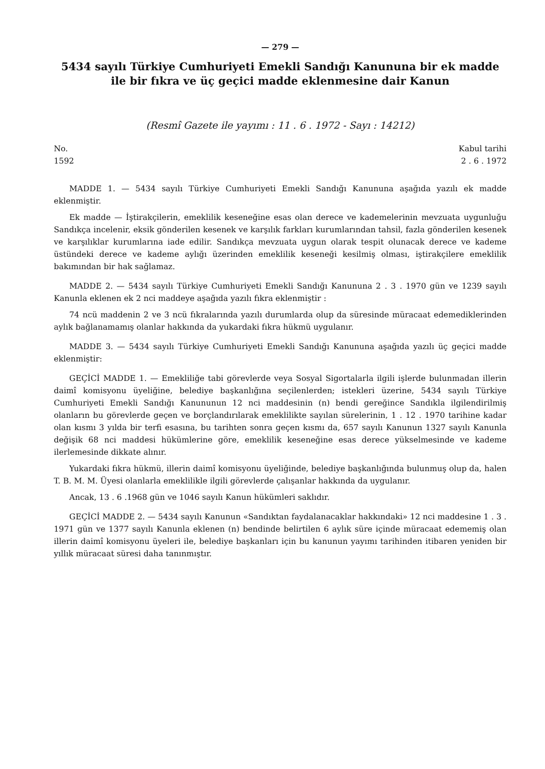— 279 —
5434 sayılı Türkiye Cumhuriyeti Emekli Sandığı Kanununa bir ek madde ile bir fıkra ve üç geçici madde eklenmesine dair Kanun
(Resmî Gazete ile yayımı : 11 . 6 . 1972 - Sayı : 14212)
No.
1592
Kabul tarihi
2 . 6 . 1972
MADDE 1. — 5434 sayılı Türkiye Cumhuriyeti Emekli Sandığı Kanununa aşağıda yazılı ek madde eklenmiştir.
Ek madde — İştirakçilerin, emeklilik keseneğine esas olan derece ve kademelerinin mevzuata uygunluğu Sandıkça incelenir, eksik gönderilen kesenek ve karşılık farkları kurumlarından tahsil, fazla gönderilen kesenek ve karşılıklar kurumlarına iade edilir. Sandıkça mevzuata uygun olarak tespit olunacak derece ve kademe üstündeki derece ve kademe aylığı üzerinden emeklilik keseneği kesilmiş olması, iştirakçilere emeklilik bakımından bir hak sağlamaz.
MADDE 2. — 5434 sayılı Türkiye Cumhuriyeti Emekli Sandığı Kanununa 2 . 3 . 1970 gün ve 1239 sayılı Kanunla eklenen ek 2 nci maddeye aşağıda yazılı fıkra eklenmiştir :
74 ncü maddenin 2 ve 3 ncü fıkralarında yazılı durumlarda olup da süresinde müracaat edemediklerinden aylık bağlanamamış olanlar hakkında da yukardaki fıkra hükmü uygulanır.
MADDE 3. — 5434 sayılı Türkiye Cumhuriyeti Emekli Sandığı Kanununa aşağıda yazılı üç geçici madde eklenmiştir:
GEÇİCİ MADDE 1. — Emekliliğe tabi görevlerde veya Sosyal Sigortalarla ilgili işlerde bulunmadan illerin daimî komisyonu üyeliğine, belediye başkanlığına seçilenlerden; istekleri üzerine, 5434 sayılı Türkiye Cumhuriyeti Emekli Sandığı Kanununun 12 nci maddesinin (n) bendi gereğince Sandıkla ilgilendirilmiş olanların bu görevlerde geçen ve borçlandırılarak emeklilikte sayılan sürelerinin, 1 . 12 . 1970 tarihine kadar olan kısmı 3 yılda bir terfi esasına, bu tarihten sonra geçen kısmı da, 657 sayılı Kanunun 1327 sayılı Kanunla değişik 68 nci maddesi hükümlerine göre, emeklilik keseneğine esas derece yükselmesinde ve kademe ilerlemesinde dikkate alınır.
Yukardaki fıkra hükmü, illerin daimî komisyonu üyeliğinde, belediye başkanlığında bulunmuş olup da, halen T. B. M. M. Üyesi olanlarla emeklilikle ilgili görevlerde çalışanlar hakkında da uygulanır.
Ancak, 13 . 6 .1968 gün ve 1046 sayılı Kanun hükümleri saklıdır.
GEÇİCİ MADDE 2. — 5434 sayılı Kanunun «Sandıktan faydalanacaklar hakkındaki» 12 nci maddesine 1 . 3 . 1971 gün ve 1377 sayılı Kanunla eklenen (n) bendinde belirtilen 6 aylık süre içinde müracaat edememiş olan illerin daimî komisyonu üyeleri ile, belediye başkanları için bu kanunun yayımı tarihinden itibaren yeniden bir yıllık müracaat süresi daha tanınmıştır.